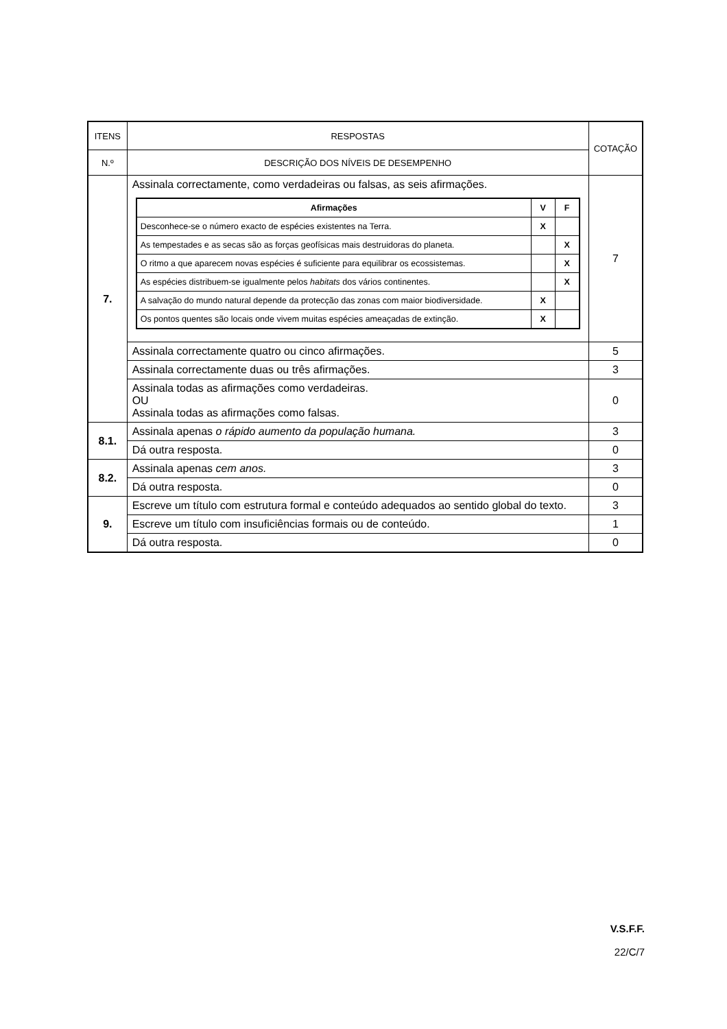| ITENS | RESPOSTAS | COTAÇÃO |
| --- | --- | --- |
| N.º | DESCRIÇÃO DOS NÍVEIS DE DESEMPENHO | |
| 7. | Assinala correctamente, como verdadeiras ou falsas, as seis afirmações. / Afirmações / V / F / / --- / --- / --- / / Desconhece-se o número exacto de espécies existentes na Terra. / X / / / As tempestades e as secas são as forças geofísicas mais destruidoras do planeta. / / X / / O ritmo a que aparecem novas espécies é suficiente para equilibrar os ecossistemas. / / X / / As espécies distribuem-se igualmente pelos habitats dos vários continentes. / / X / / A salvação do mundo natural depende da protecção das zonas com maior biodiversidade. / X / / / Os pontos quentes são locais onde vivem muitas espécies ameaçadas de extinção. / X / / | 7 |
| | Assinala correctamente quatro ou cinco afirmações. | 5 |
| | Assinala correctamente duas ou três afirmações. | 3 |
| | Assinala todas as afirmações como verdadeiras. OU Assinala todas as afirmações como falsas. | 0 |
| 8.1. | Assinala apenas o rápido aumento da população humana. | 3 |
| | Dá outra resposta. | 0 |
| 8.2. | Assinala apenas cem anos. | 3 |
| | Dá outra resposta. | 0 |
| 9. | Escreve um título com estrutura formal e conteúdo adequados ao sentido global do texto. | 3 |
| | Escreve um título com insuficiências formais ou de conteúdo. | 1 |
| | Dá outra resposta. | 0 |
V.S.F.F.
22/C/7